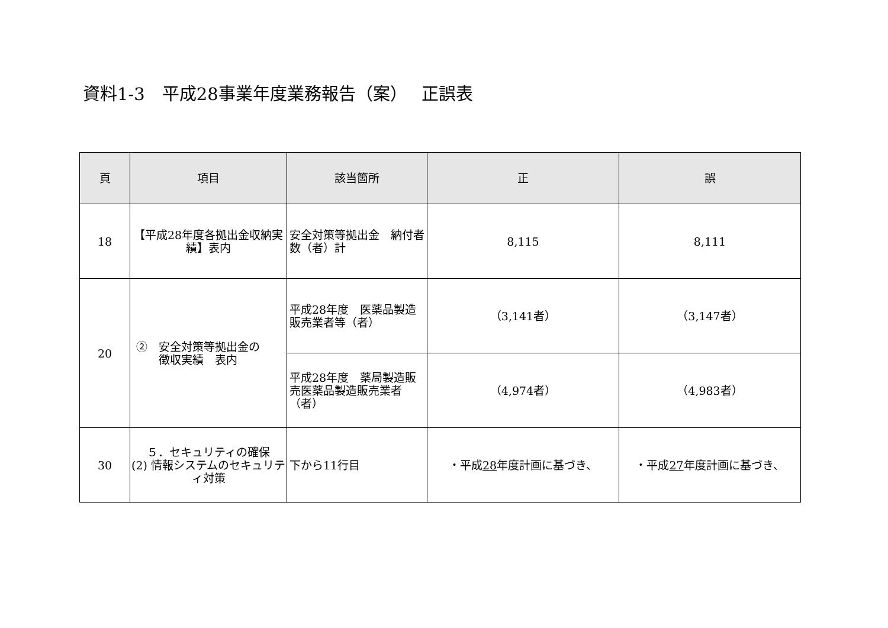資料1-3　平成28事業年度業務報告（案）　 正誤表
| 頁 | 項目 | 該当箇所 | 正 | 誤 |
| --- | --- | --- | --- | --- |
| 18 | 【平成28年度各拠出金収納実績】表内 | 安全対策等拠出金 納付者数（者）計 | 8,115 | 8,111 |
| 20 | ② 安全対策等拠出金の 徴収実績 表内 | 平成28年度 医薬品製造販売業者等（者） | （3,141者） | （3,147者） |
| | | 平成28年度 薬局製造販売医薬品製造販売業者（者） | （4,974者） | （4,983者） |
| 30 | ５．セキュリティの確保 (2) 情報システムのセキュリティ対策 | 下から11行目 | ・平成 28 年度計画に基づき、 | ・平成 27 年度計画に基づき、 |